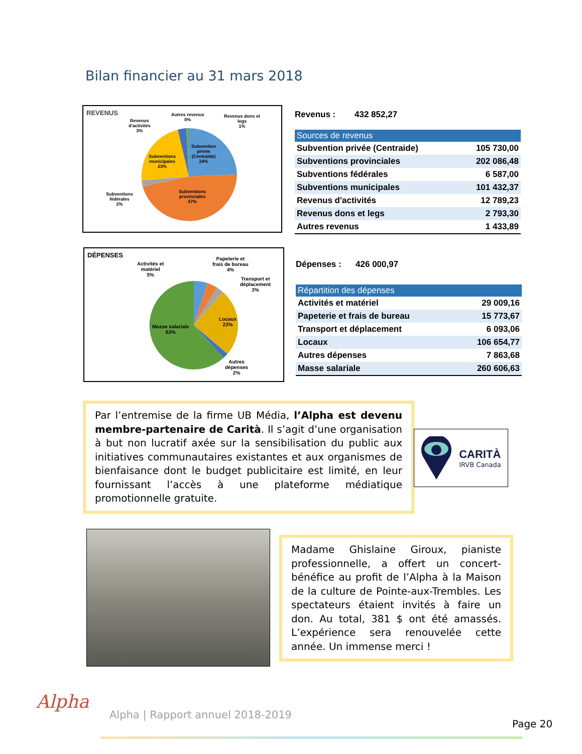Bilan financier au 31 mars 2018
REVENUS
Revenus
d'activités
3%
Autres revenus
0%
Revenus dons et
legs
1%
Subvention
privée
(Centraide)
24%
Subventions
municipales
23%
Subventions
fédérales
2%
Subventions
provinciales
47%
Revenus : 432 852,27
| Sources de revenus | |
| --- | --- |
| Subvention privée (Centraide) | 105 730,00 |
| Subventions provinciales | 202 086,48 |
| Subventions fédérales | 6 587,00 |
| Subventions municipales | 101 432,37 |
| Revenus d'activités | 12 789,23 |
| Revenus dons et legs | 2 793,30 |
| Autres revenus | 1 433,89 |
DÉPENSES
Activités et
matériel
5%
Papeterie et
frais de bureau
4%
Transport et
déplacement
3%
Locaux
23%
Masse salariale
63%
Autres
dépenses
2%
Dépenses : 426 000,97
| Répartition des dépenses | |
| --- | --- |
| Activités et matériel | 29 009,16 |
| Papeterie et frais de bureau | 15 773,67 |
| Transport et déplacement | 6 093,06 |
| Locaux | 106 654,77 |
| Autres dépenses | 7 863,68 |
| Masse salariale | 260 606,63 |
Par l’entremise de la firme UB Média, l’Alpha est devenu membre-partenaire de Carità. Il s’agit d’une organisation à but non lucratif axée sur la sensibilisation du public aux initiatives communautaires existantes et aux organismes de bienfaisance dont le budget publicitaire est limité, en leur fournissant l’accès à une plateforme médiatique promotionnelle gratuite.
CARITÀ
IRVB Canada
Madame Ghislaine Giroux, pianiste professionnelle, a offert un concert-bénéfice au profit de l’Alpha à la Maison de la culture de Pointe-aux-Trembles. Les spectateurs étaient invités à faire un don. Au total, 381 $ ont été amassés. L’expérience sera renouvelée cette année. Un immense merci !
Alpha
Alpha | Rapport annuel 2018-2019
Page 20